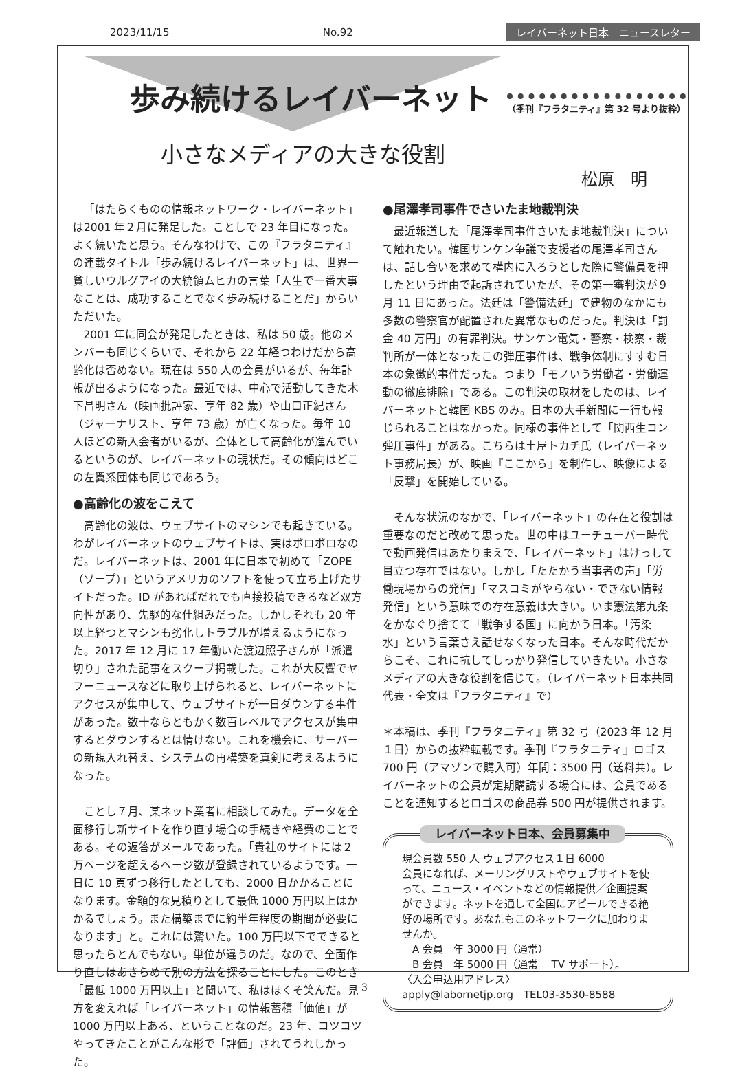2023/11/15 No.92 レイバーネット日本　ニュースレター
歩み続けるレイバーネット （季刊『フラタニティ』第 32 号より抜粋）
小さなメディアの大きな役割
松原　明
「はたらくものの情報ネットワーク・レイバーネット」は2001 年２月に発足した。ことしで 23 年目になった。よく続いたと思う。そんなわけで、この『フラタニティ』の連載タイトル「歩み続けるレイバーネット」は、世界一貧しいウルグアイの大統領ムヒカの言葉「人生で一番大事なことは、成功することでなく歩み続けることだ」からいただいた。
2001 年に同会が発足したときは、私は 50 歳。他のメンバーも同じくらいで、それから 22 年経つわけだから高齢化は否めない。現在は 550 人の会員がいるが、毎年訃報が出るようになった。最近では、中心で活動してきた木下昌明さん（映画批評家、享年 82 歳）や山口正紀さん（ジャーナリスト、享年 73 歳）が亡くなった。毎年 10 人ほどの新入会者がいるが、全体として高齢化が進んでいるというのが、レイバーネットの現状だ。その傾向はどこの左翼系団体も同じであろう。
●高齢化の波をこえて
高齢化の波は、ウェブサイトのマシンでも起きている。わがレイバーネットのウェブサイトは、実はボロボロなのだ。レイバーネットは、2001 年に日本で初めて「ZOPE（ゾープ）」というアメリカのソフトを使って立ち上げたサイトだった。ID があればだれでも直接投稿できるなど双方向性があり、先駆的な仕組みだった。しかしそれも 20 年以上経つとマシンも劣化しトラブルが増えるようになった。2017 年 12 月に 17 年働いた渡辺照子さんが「派遣切り」された記事をスクープ掲載した。これが大反響でヤフーニュースなどに取り上げられると、レイバーネットにアクセスが集中して、ウェブサイトが一日ダウンする事件があった。数十ならともかく数百レベルでアクセスが集中するとダウンするとは情けない。これを機会に、サーバーの新規入れ替え、システムの再構築を真剣に考えるようになった。
ことし７月、某ネット業者に相談してみた。データを全面移行し新サイトを作り直す場合の手続きや経費のことである。その返答がメールであった。「貴社のサイトには２万ページを超えるページ数が登録されているようです。一日に 10 頁ずつ移行したとしても、2000 日かかることになります。金額的な見積りとして最低 1000 万円以上はかかるでしょう。また構築までに約半年程度の期間が必要になります」と。これには驚いた。100 万円以下でできると思ったらとんでもない。単位が違うのだ。なので、全面作り直しはあきらめて別の方法を探ることにした。このとき「最低 1000 万円以上」と聞いて、私はほくそ笑んだ。見方を変えれば「レイバーネット」の情報蓄積「価値」が 1000 万円以上ある、ということなのだ。23 年、コツコツやってきたことがこんな形で「評価」されてうれしかった。
●尾澤孝司事件でさいたま地裁判決
最近報道した「尾澤孝司事件さいたま地裁判決」について触れたい。韓国サンケン争議で支援者の尾澤孝司さんは、話し合いを求めて構内に入ろうとした際に警備員を押したという理由で起訴されていたが、その第一審判決が９月 11 日にあった。法廷は「警備法廷」で建物のなかにも多数の警察官が配置された異常なものだった。判決は「罰金 40 万円」の有罪判決。サンケン電気・警察・検察・裁判所が一体となったこの弾圧事件は、戦争体制にすすむ日本の象徴的事件だった。つまり「モノいう労働者・労働運動の徹底排除」である。この判決の取材をしたのは、レイバーネットと韓国 KBS のみ。日本の大手新聞に一行も報じられることはなかった。同様の事件として「関西生コン弾圧事件」がある。こちらは土屋トカチ氏（レイバーネット事務局長）が、映画『ここから』を制作し、映像による「反撃」を開始している。
そんな状況のなかで、「レイバーネット」の存在と役割は重要なのだと改めて思った。世の中はユーチューバー時代で動画発信はあたりまえで、「レイバーネット」はけっして目立つ存在ではない。しかし「たたかう当事者の声」「労働現場からの発信」「マスコミがやらない・できない情報発信」という意味での存在意義は大きい。いま憲法第九条をかなぐり捨てて「戦争する国」に向かう日本。「汚染水」という言葉さえ話せなくなった日本。そんな時代だからこそ、これに抗してしっかり発信していきたい。小さなメディアの大きな役割を信じて。（レイバーネット日本共同代表・全文は『フラタニティ』で）
＊本稿は、季刊『フラタニティ』第 32 号（2023 年 12 月１日）からの抜粋転載です。季刊『フラタニティ』ロゴス 700 円（アマゾンで購入可）年間：3500 円（送料共）。レイバーネットの会員が定期購読する場合には、会員であることを通知するとロゴスの商品券 500 円が提供されます。
レイバーネット日本、会員募集中
現会員数 550 人 ウェブアクセス１日 6000
会員になれば、メーリングリストやウェブサイトを使って、ニュース・イベントなどの情報提供／企画提案ができます。ネットを通して全国にアピールできる絶好の場所です。あなたもこのネットワークに加わりませんか。
　A 会員　年 3000 円（通常）
　B 会員　年 5000 円（通常＋ TV サポート）。
〈入会申込用アドレス〉
apply@labornetjp.org　TEL03-3530-8588
3